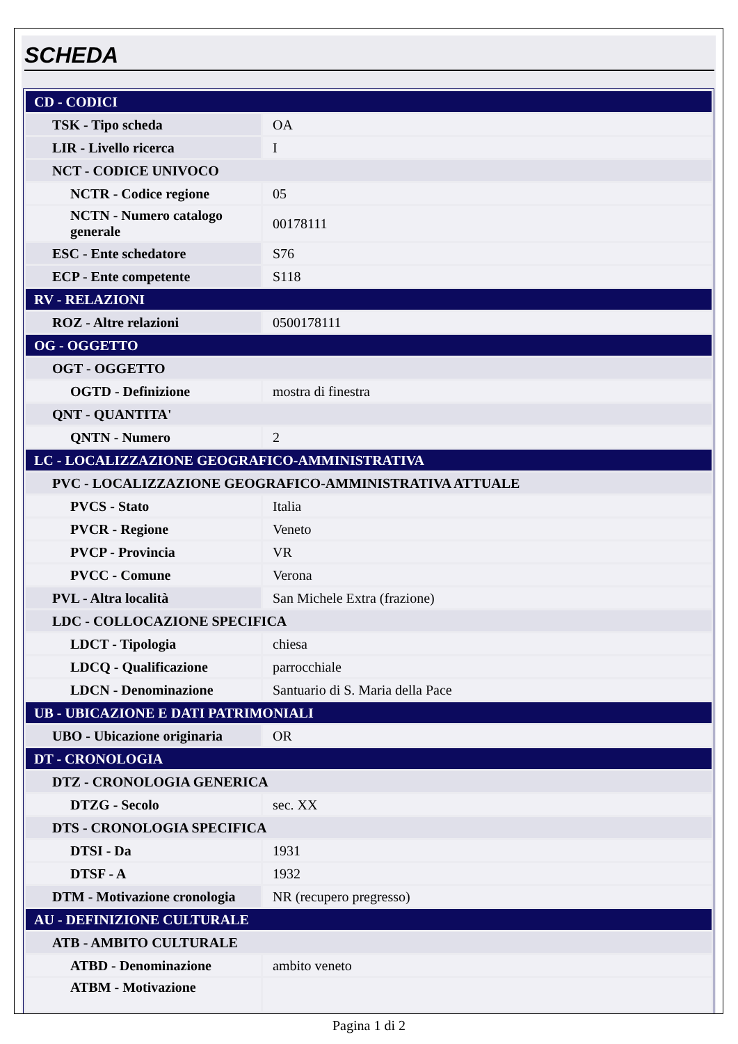SCHEDA
| CD - CODICI | |
| TSK - Tipo scheda | OA |
| LIR - Livello ricerca | I |
| NCT - CODICE UNIVOCO | |
| NCTR - Codice regione | 05 |
| NCTN - Numero catalogo generale | 00178111 |
| ESC - Ente schedatore | S76 |
| ECP - Ente competente | S118 |
| RV - RELAZIONI | |
| ROZ - Altre relazioni | 0500178111 |
| OG - OGGETTO | |
| OGT - OGGETTO | |
| OGTD - Definizione | mostra di finestra |
| QNT - QUANTITA' | |
| QNTN - Numero | 2 |
| LC - LOCALIZZAZIONE GEOGRAFICO-AMMINISTRATIVA | |
| PVC - LOCALIZZAZIONE GEOGRAFICO-AMMINISTRATIVA ATTUALE | |
| PVCS - Stato | Italia |
| PVCR - Regione | Veneto |
| PVCP - Provincia | VR |
| PVCC - Comune | Verona |
| PVL - Altra località | San Michele Extra (frazione) |
| LDC - COLLOCAZIONE SPECIFICA | |
| LDCT - Tipologia | chiesa |
| LDCQ - Qualificazione | parrocchiale |
| LDCN - Denominazione | Santuario di S. Maria della Pace |
| UB - UBICAZIONE E DATI PATRIMONIALI | |
| UBO - Ubicazione originaria | OR |
| DT - CRONOLOGIA | |
| DTZ - CRONOLOGIA GENERICA | |
| DTZG - Secolo | sec. XX |
| DTS - CRONOLOGIA SPECIFICA | |
| DTSI - Da | 1931 |
| DTSF - A | 1932 |
| DTM - Motivazione cronologia | NR (recupero pregresso) |
| AU - DEFINIZIONE CULTURALE | |
| ATB - AMBITO CULTURALE | |
| ATBD - Denominazione | ambito veneto |
| ATBM - Motivazione | |
Pagina 1 di 2